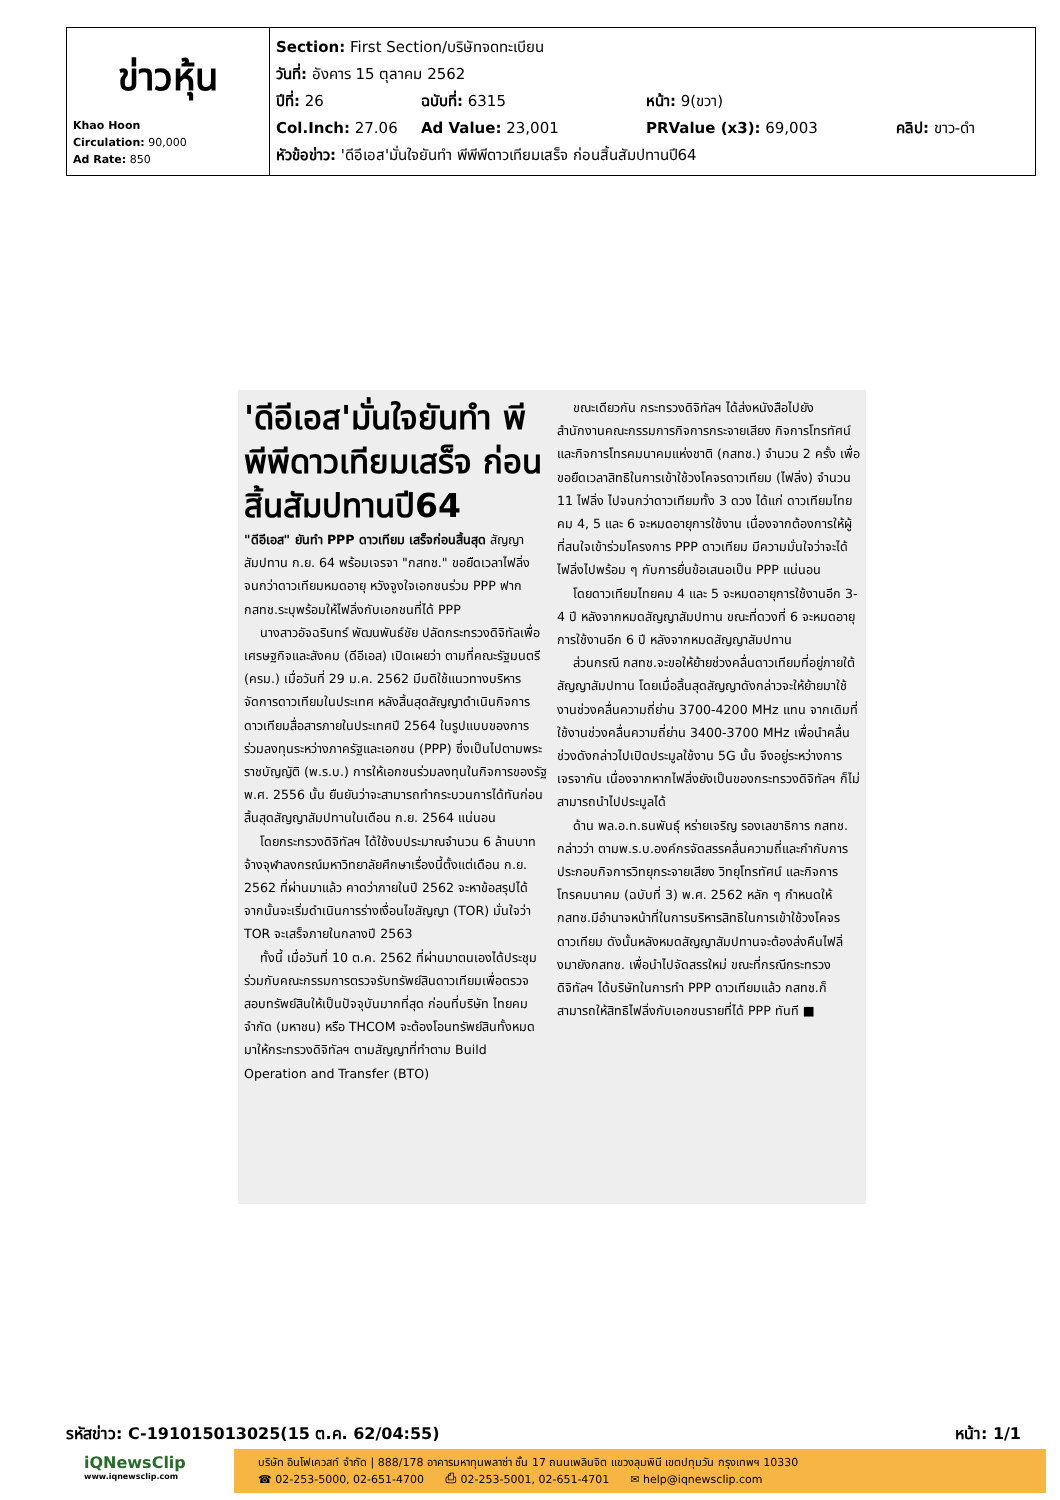| ข่าวหุ้น Khao Hoon Circulation: 90,000 Ad Rate: 850 | Section: First Section/บริษัทจดทะเบียน วันที่: อังคาร 15 ตุลาคม 2562 ปีที่: 26 ฉบับที่: 6315 หน้า: 9(ขวา) Col.Inch: 27.06 Ad Value: 23,001 PRValue (x3): 69,003 คลิป: ขาว-ดำ หัวข้อข่าว: 'ดีอีเอส'มั่นใจยันทำ พีพีพีดาวเทียมเสร็จ ก่อนสิ้นสัมปทานปี64 |
'ดีอีเอส'มั่นใจยันทำ พีพีพีดาวเทียมเสร็จ ก่อนสิ้นสัมปทานปี64
"ดีอีเอส" ยันทำ PPP ดาวเทียม เสร็จก่อนสิ้นสุด สัญญาสัมปทาน ก.ย. 64 พร้อมเจรจา "กสทช." ขอยืดเวลาไฟลิ่งจนกว่าดาวเทียมหมดอายุ หวังจูงใจเอกชนร่วม PPP ฟากกสทช.ระบุพร้อมให้ไฟลิ่งกับเอกชนที่ได้ PPP
นางสาวอัจฉรินทร์ พัฒนพันธ์ชัย ปลัดกระทรวงดิจิทัลเพื่อเศรษฐกิจและสังคม (ดีอีเอส) เปิดเผยว่า ตามที่คณะรัฐมนตรี (ครม.) เมื่อวันที่ 29 ม.ค. 2562 มีมติใช้แนวทางบริหารจัดการดาวเทียมในประเทศ หลังสิ้นสุดสัญญาดำเนินกิจการดาวเทียมสื่อสารภายในประเทศปี 2564 ในรูปแบบของการร่วมลงทุนระหว่างภาครัฐและเอกชน (PPP) ซึ่งเป็นไปตามพระราชบัญญัติ (พ.ร.บ.) การให้เอกชนร่วมลงทุนในกิจการของรัฐ พ.ศ. 2556 นั้น ยืนยันว่าจะสามารถทำกระบวนการได้ทันก่อนสิ้นสุดสัญญาสัมปทานในเดือน ก.ย. 2564 แน่นอน
โดยกระทรวงดิจิทัลฯ ได้ใช้งบประมาณจำนวน 6 ล้านบาท จ้างจุฬาลงกรณ์มหาวิทยาลัยศึกษาเรื่องนี้ตั้งแต่เดือน ก.ย. 2562 ที่ผ่านมาแล้ว คาดว่าภายในปี 2562 จะหาข้อสรุปได้ จากนั้นจะเริ่มดำเนินการร่างเงื่อนไขสัญญา (TOR) มั่นใจว่า TOR จะเสร็จภายในกลางปี 2563
ทั้งนี้ เมื่อวันที่ 10 ต.ค. 2562 ที่ผ่านมาตนเองได้ประชุมร่วมกับคณะกรรมการตรวจรับทรัพย์สินดาวเทียมเพื่อตรวจสอบทรัพย์สินให้เป็นปัจจุบันมากที่สุด ก่อนที่บริษัท ไทยคม จำกัด (มหาชน) หรือ THCOM จะต้องโอนทรัพย์สินทั้งหมดมาให้กระทรวงดิจิทัลฯ ตามสัญญาที่ทำตาม Build Operation and Transfer (BTO)
ขณะเดียวกัน กระทรวงดิจิทัลฯ ได้ส่งหนังสือไปยังสำนักงานคณะกรรมการกิจการกระจายเสียง กิจการโทรทัศน์ และกิจการโทรคมนาคมแห่งชาติ (กสทช.) จำนวน 2 ครั้ง เพื่อขอยืดเวลาสิทธิในการเข้าใช้วงโคจรดาวเทียม (ไฟลิ่ง) จำนวน 11 ไฟลิ่ง ไปจนกว่าดาวเทียมทั้ง 3 ดวง ได้แก่ ดาวเทียมไทยคม 4, 5 และ 6 จะหมดอายุการใช้งาน เนื่องจากต้องการให้ผู้ที่สนใจเข้าร่วมโครงการ PPP ดาวเทียม มีความมั่นใจว่าจะได้ไฟลิ่งไปพร้อม ๆ กับการยื่นข้อเสนอเป็น PPP แน่นอน
โดยดาวเทียมไทยคม 4 และ 5 จะหมดอายุการใช้งานอีก 3-4 ปี หลังจากหมดสัญญาสัมปทาน ขณะที่ดวงที่ 6 จะหมดอายุการใช้งานอีก 6 ปี หลังจากหมดสัญญาสัมปทาน
ส่วนกรณี กสทช.จะขอให้ย้ายช่วงคลื่นดาวเทียมที่อยู่ภายใต้สัญญาสัมปทาน โดยเมื่อสิ้นสุดสัญญาดังกล่าวจะให้ย้ายมาใช้งานช่วงคลื่นความถี่ย่าน 3700-4200 MHz แทน จากเดิมที่ใช้งานช่วงคลื่นความถี่ย่าน 3400-3700 MHz เพื่อนำคลื่นช่วงดังกล่าวไปเปิดประมูลใช้งาน 5G นั้น จึงอยู่ระหว่างการเจรจากัน เนื่องจากหากไฟลิ่งยังเป็นของกระทรวงดิจิทัลฯ ก็ไม่สามารถนำไปประมูลได้
ด้าน พล.อ.ท.ธนพันธุ์ หร่ายเจริญ รองเลขาธิการ กสทช. กล่าวว่า ตามพ.ร.บ.องค์กรจัดสรรคลื่นความถี่และกำกับการประกอบกิจการวิทยุกระจายเสียง วิทยุโทรทัศน์ และกิจการโทรคมนาคม (ฉบับที่ 3) พ.ศ. 2562 หลัก ๆ กำหนดให้กสทช.มีอำนาจหน้าที่ในการบริหารสิทธิในการเข้าใช้วงโคจรดาวเทียม ดังนั้นหลังหมดสัญญาสัมปทานจะต้องส่งคืนไฟลิ่งมายังกสทช. เพื่อนำไปจัดสรรใหม่ ขณะที่กรณีกระทรวงดิจิทัลฯ ได้บริษัทในการทำ PPP ดาวเทียมแล้ว กสทช.ก็สามารถให้สิทธิไฟลิ่งกับเอกชนรายที่ได้ PPP ทันที ■
รหัสข่าว: C-191015013025(15 ต.ค. 62/04:55) หน้า: 1/1
iQNewsClip
www.iqnewsclip.com
บริษัท อินโฟเควสท์ จำกัด | 888/178 อาคารมหาทุนพลาซ่า ชั้น 17 ถนนเพลินจิต แขวงลุมพินี เขตปทุมวัน กรุงเทพฯ 10330
☎ 02-253-5000, 02-651-4700 ⎙ 02-253-5001, 02-651-4701 ✉ help@iqnewsclip.com